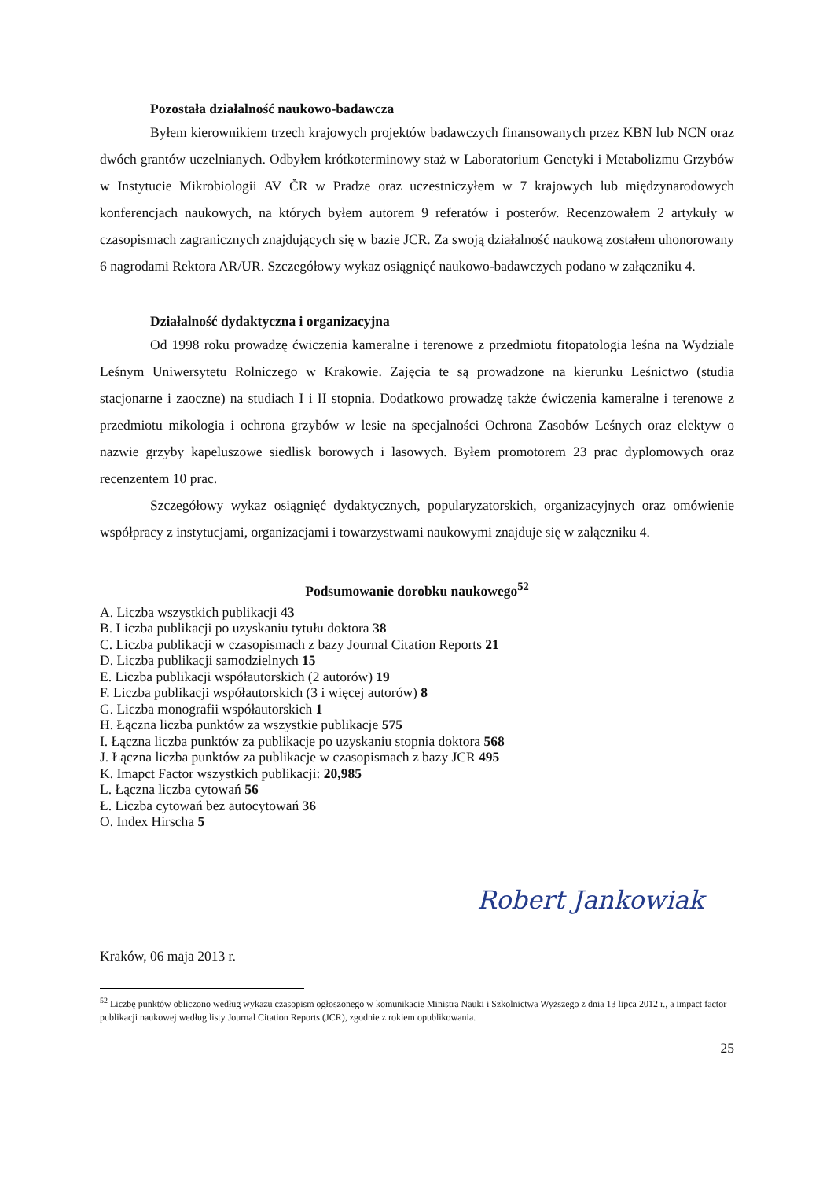Pozostała działalność naukowo-badawcza
Byłem kierownikiem trzech krajowych projektów badawczych finansowanych przez KBN lub NCN oraz dwóch grantów uczelnianych. Odbyłem krótkoterminowy staż w Laboratorium Genetyki i Metabolizmu Grzybów w Instytucie Mikrobiologii AV ČR w Pradze oraz uczestniczyłem w 7 krajowych lub międzynarodowych konferencjach naukowych, na których byłem autorem 9 referatów i posterów. Recenzowałem 2 artykuły w czasopismach zagranicznych znajdujących się w bazie JCR. Za swoją działalność naukową zostałem uhonorowany 6 nagrodami Rektora AR/UR. Szczegółowy wykaz osiągnięć naukowo-badawczych podano w załączniku 4.
Działalność dydaktyczna i organizacyjna
Od 1998 roku prowadzę ćwiczenia kameralne i terenowe z przedmiotu fitopatologia leśna na Wydziale Leśnym Uniwersytetu Rolniczego w Krakowie. Zajęcia te są prowadzone na kierunku Leśnictwo (studia stacjonarne i zaoczne) na studiach I i II stopnia. Dodatkowo prowadzę także ćwiczenia kameralne i terenowe z przedmiotu mikologia i ochrona grzybów w lesie na specjalności Ochrona Zasobów Leśnych oraz elektyw o nazwie grzyby kapeluszowe siedlisk borowych i lasowych. Byłem promotorem 23 prac dyplomowych oraz recenzentem 10 prac.
Szczegółowy wykaz osiągnięć dydaktycznych, popularyzatorskich, organizacyjnych oraz omówienie współpracy z instytucjami, organizacjami i towarzystwami naukowymi znajduje się w załączniku 4.
Podsumowanie dorobku naukowego<sup>52</sup>
A. Liczba wszystkich publikacji 43
B. Liczba publikacji po uzyskaniu tytułu doktora 38
C. Liczba publikacji w czasopismach z bazy Journal Citation Reports 21
D. Liczba publikacji samodzielnych 15
E. Liczba publikacji współautorskich (2 autorów) 19
F. Liczba publikacji współautorskich (3 i więcej autorów) 8
G. Liczba monografii współautorskich 1
H. Łączna liczba punktów za wszystkie publikacje 575
I. Łączna liczba punktów za publikacje po uzyskaniu stopnia doktora 568
J. Łączna liczba punktów za publikacje w czasopismach z bazy JCR 495
K. Imapct Factor wszystkich publikacji: 20,985
L. Łączna liczba cytowań 56
Ł. Liczba cytowań bez autocytowań 36
O. Index Hirscha 5
Robert Jankowiak
Kraków, 06 maja 2013 r.
<sup>52</sup> Liczbę punktów obliczono według wykazu czasopism ogłoszonego w komunikacie Ministra Nauki i Szkolnictwa Wyższego z dnia 13 lipca 2012 r., a impact factor publikacji naukowej według listy Journal Citation Reports (JCR), zgodnie z rokiem opublikowania.
25